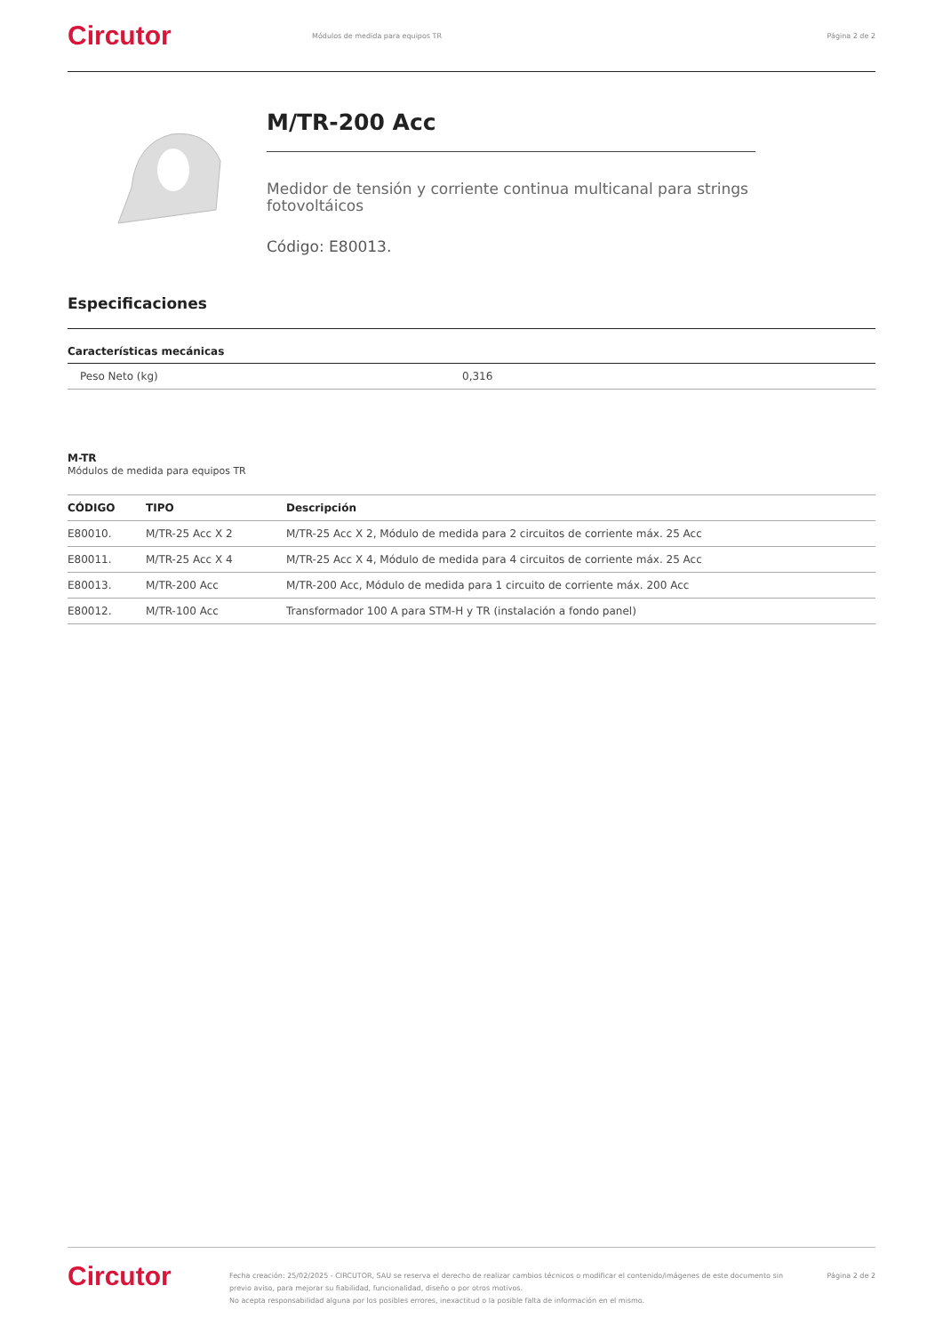Circutor
Módulos de medida para equipos TR
Página 2 de 2
M/TR-200 Acc
Medidor de tensión y corriente continua multicanal para strings
fotovoltáicos
Código: E80013.
Especificaciones
Características mecánicas
| Peso Neto (kg) | 0,316 |
M-TR
Módulos de medida para equipos TR
| CÓDIGO | TIPO | Descripción |
| --- | --- | --- |
| E80010. | M/TR-25 Acc X 2 | M/TR-25 Acc X 2, Módulo de medida para 2 circuitos de corriente máx. 25 Acc |
| E80011. | M/TR-25 Acc X 4 | M/TR-25 Acc X 4, Módulo de medida para 4 circuitos de corriente máx. 25 Acc |
| E80013. | M/TR-200 Acc | M/TR-200 Acc, Módulo de medida para 1 circuito de corriente máx. 200 Acc |
| E80012. | M/TR-100 Acc | Transformador 100 A para STM-H y TR (instalación a fondo panel) |
Circutor
Fecha creación: 25/02/2025 - CIRCUTOR, SAU se reserva el derecho de realizar cambios técnicos o modificar el contenido/imágenes de este documento sin previo aviso, para mejorar su fiabilidad, funcionalidad, diseño o por otros motivos.
No acepta responsabilidad alguna por los posibles errores, inexactitud o la posible falta de información en el mismo.
Página 2 de 2